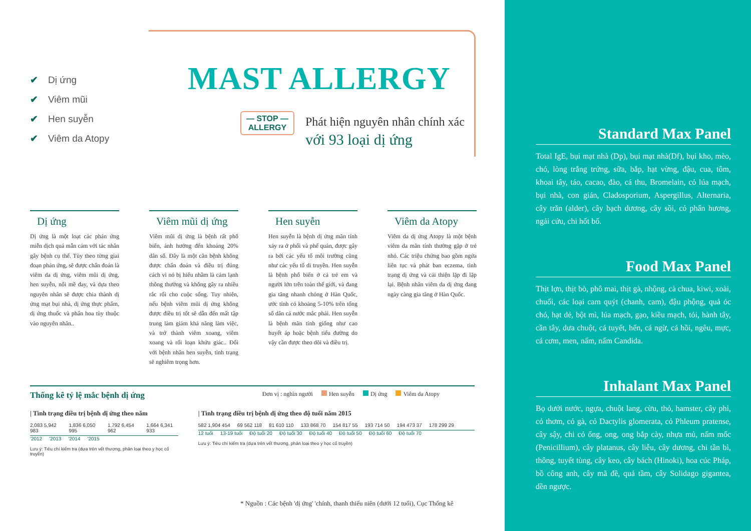✔ Dị ứng
✔ Viêm mũi
✔ Hen suyễn
✔ Viêm da Atopy
MAST ALLERGY
— STOP —
ALLERGY
Phát hiện nguyên nhân chính xác
với 93 loại dị ứng
Dị ứng
Dị ứng là một loạt các phản ứng miễn dịch quá mẫn cảm với tác nhân gây bệnh cụ thể. Tùy theo từng giai đoạn phản ứng, sẽ được chẩn đoán là viêm da dị ứng, viêm mũi dị ứng, hen suyễn, nổi mề đay, và dựa theo nguyên nhân sẽ được chia thành dị ứng mạt bụi nhà, dị ứng thực phẩm, dị ứng thuốc và phấn hoa tùy thuộc vào nguyên nhân..
Viêm mũi dị ứng
Viêm mũi dị ứng là bệnh rất phổ biến, ảnh hưởng đến khoảng 20% dân số. Đây là một căn bệnh không được chẩn đoán và điều trị đúng cách vì nó bị hiểu nhầm là cảm lạnh thông thường và không gây ra nhiều rắc rối cho cuộc sống. Tuy nhiên, nếu bệnh viêm mũi dị ứng không được điều trị tốt sẽ dẫn đến mất tập trung làm giảm khả năng làm việc, và trở thành viêm xoang, viêm xoang và rối loạn khứu giác.. Đối với bệnh nhân hen suyễn, tình trạng sẽ nghiêm trọng hơn.
Hen suyễn
Hen suyễn là bệnh dị ứng mãn tính xảy ra ở phổi và phế quản, được gây ra bởi các yếu tố môi trường cũng như các yếu tố di truyền. Hen suyễn là bệnh phổ biến ở cả trẻ em và người lớn trên toàn thế giới, và đang gia tăng nhanh chóng ở Hàn Quốc, ước tính có khoảng 5-10% trên tổng số dân cả nước mắc phải. Hen suyễn là bệnh mãn tính giống như cao huyết áp hoặc bệnh tiểu đường do vậy cần được theo dõi và điều trị.
Viêm da Atopy
Viêm da dị ứng Atopy là một bệnh viêm da mãn tính thường gặp ở trẻ nhỏ. Các triệu chứng bao gồm ngứa liên tục và phát ban eczema, tình trạng dị ứng và cải thiện lặp đi lặp lại. Bệnh nhân viêm da dị ứng đang ngày càng gia tăng ở Hàn Quốc.
Thống kê tỷ lệ mắc bệnh dị ứng
Đơn vị : nghìn người Hen suyễn Dị ứng Viêm da Atopy
| Tình trạng điều trị bệnh dị ứng theo năm
2,083 5,942 983 1,836 6,050 995 1,792 6,454 962 1,664 6,341 933
'2012 '2013 '2014 '2015
Lưu ý: Tiêu chí kiểm tra (dựa trên vết thương, phân loại theo y học cổ truyền)
| Tình trạng điều trị bệnh dị ứng theo độ tuổi năm 2015
582 1,904 454 69 562 118 81 610 110 133 868 70 154 817 55 193 714 50 194 473 37 178 299 29
12 tuổi 13-19 tuổi Độ tuổi 20 Độ tuổi 30 Độ tuổi 40 Độ tuổi 50 Độ tuổi 60 Độ tuổi 70
Lưu ý: Tiêu chí kiểm tra (dựa trên vết thương, phân loại theo y học cổ truyền)
* Nguồn : Các bệnh 'dị ứng' 'chính, thanh thiếu niên (dưới 12 tuổi), Cục Thống kê
Standard Max Panel
Total IgE, bụi mạt nhà (Dp), bụi mạt nhà(Df), bụi kho, mèo, chó, lòng trắng trứng, sữa, bắp, hạt vừng, đậu, cua, tôm, khoai tây, táo, cacao, đào, cá thu, Bromelain, cỏ lúa mạch, bụi nhà, con gián, Cladosporium, Aspergillus, Alternaria, cây trăn (alder), cây bạch dương, cây sồi, cỏ phấn hương, ngải cứu, chi hốt bố.
Food Max Panel
Thịt lợn, thịt bò, phô mai, thịt gà, nhộng, cà chua, kiwi, xoài, chuối, các loại cam quýt (chanh, cam), đậu phộng, quả óc chó, hạt dẻ, bột mì, lúa mạch, gạo, kiều mạch, tỏi, hành tây, cần tây, dưa chuột, cá tuyết, hến, cá ngừ, cá hồi, ngêu, mực, cá cơm, men, nấm, nấm Candida.
Inhalant Max Panel
Bọ dưới nước, ngựa, chuột lang, cừu, thỏ, hamster, cây phỉ, cỏ thơm, cỏ gà, cỏ Dactylis glomerata, cỏ Phleum pratense, cây sậy, chi cỏ ống, ong, ong bắp cày, nhựa mủ, nấm mốc (Penicillium), cây platanus, cây liễu, cây dương, chi tần bì, thông, tuyết tùng, cây keo, cây bách (Hinoki), hoa cúc Pháp, bồ công anh, cây mã đề, quả tầm, cây Solidago gigantea, dền ngược.